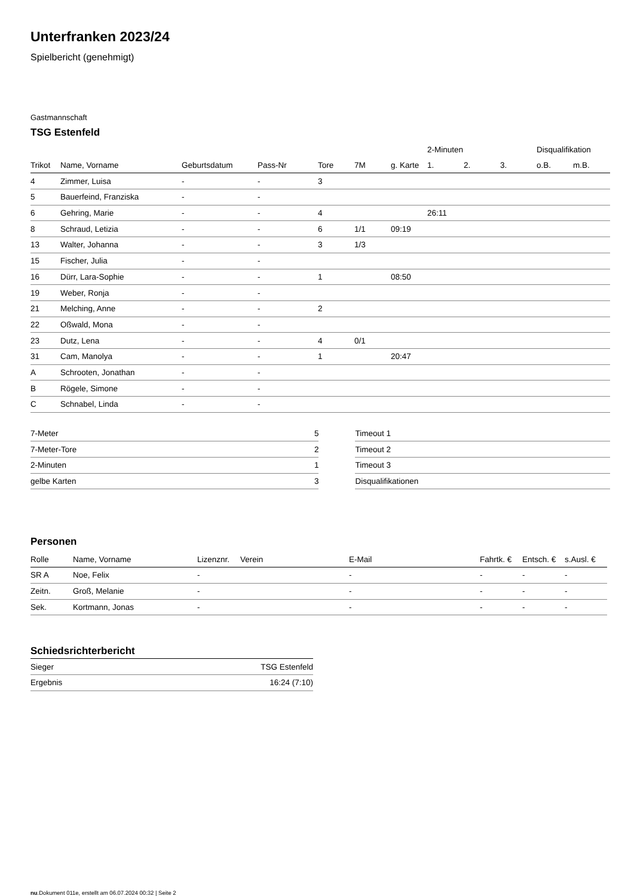Unterfranken 2023/24
Spielbericht (genehmigt)
Gastmannschaft
TSG Estenfeld
| | | | | | | | 2-Minuten | | | Disqualifikation | |
| --- | --- | --- | --- | --- | --- | --- | --- | --- | --- | --- | --- |
| Trikot | Name, Vorname | Geburtsdatum | Pass-Nr | Tore | 7M | g. Karte | 1. | 2. | 3. | o.B. | m.B. |
| 4 | Zimmer, Luisa | - | - | 3 | | | | | | | |
| 5 | Bauerfeind, Franziska | - | - | | | | | | | | |
| 6 | Gehring, Marie | - | - | 4 | | | 26:11 | | | | |
| 8 | Schraud, Letizia | - | - | 6 | 1/1 | 09:19 | | | | | |
| 13 | Walter, Johanna | - | - | 3 | 1/3 | | | | | | |
| 15 | Fischer, Julia | - | - | | | | | | | | |
| 16 | Dürr, Lara-Sophie | - | - | 1 | | 08:50 | | | | | |
| 19 | Weber, Ronja | - | - | | | | | | | | |
| 21 | Melching, Anne | - | - | 2 | | | | | | | |
| 22 | Oßwald, Mona | - | - | | | | | | | | |
| 23 | Dutz, Lena | - | - | 4 | 0/1 | | | | | | |
| 31 | Cam, Manolya | - | - | 1 | | 20:47 | | | | | |
| A | Schrooten, Jonathan | - | - | | | | | | | | |
| B | Rögele, Simone | - | - | | | | | | | | |
| C | Schnabel, Linda | - | - | | | | | | | | |
| 7-Meter | 5 |
| 7-Meter-Tore | 2 |
| 2-Minuten | 1 |
| gelbe Karten | 3 |
| Timeout 1 |
| Timeout 2 |
| Timeout 3 |
| Disqualifikationen |
Personen
| Rolle | Name, Vorname | Lizenznr. | Verein | E-Mail | Fahrtk. € | Entsch. € | s.Ausl. € |
| --- | --- | --- | --- | --- | --- | --- | --- |
| SR A | Noe, Felix | - | | - | - | - | - |
| Zeitn. | Groß, Melanie | - | | - | - | - | - |
| Sek. | Kortmann, Jonas | - | | - | - | - | - |
Schiedsrichterbericht
| Sieger | TSG Estenfeld |
| Ergebnis | 16:24 (7:10) |
nu.Dokument 011e, erstellt am 06.07.2024 00:32 | Seite 2